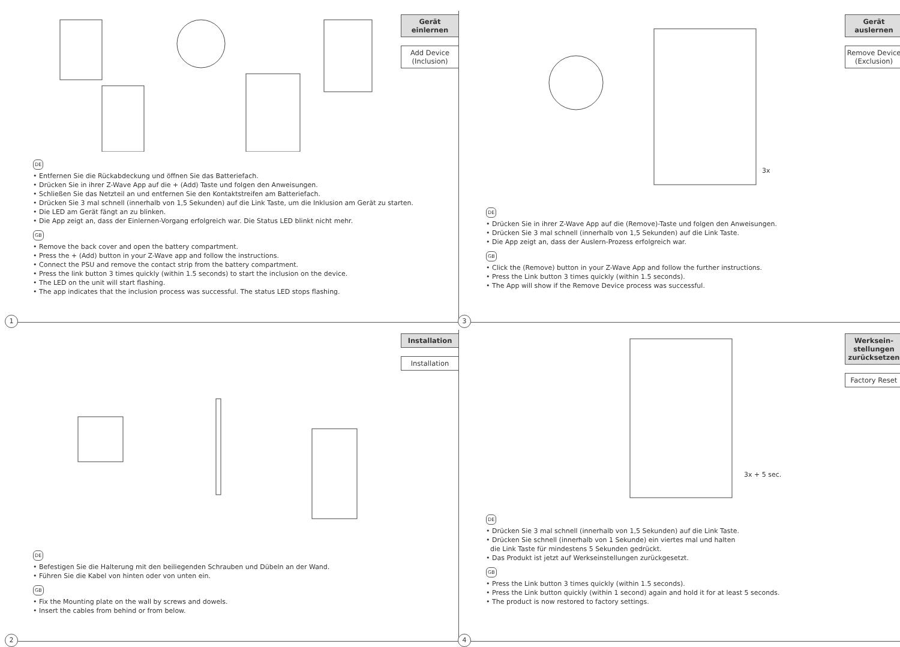Gerät einlernen
Add Device (Inclusion)
DE
• Entfernen Sie die Rückabdeckung und öffnen Sie das Batteriefach.
• Drücken Sie in ihrer Z-Wave App auf die + (Add) Taste und folgen den Anweisungen.
• Schließen Sie das Netzteil an und entfernen Sie den Kontaktstreifen am Batteriefach.
• Drücken Sie 3 mal schnell (innerhalb von 1,5 Sekunden) auf die Link Taste, um die Inklusion am Gerät zu starten.
• Die LED am Gerät fängt an zu blinken.
• Die App zeigt an, dass der Einlernen-Vorgang erfolgreich war. Die Status LED blinkt nicht mehr.
GB
• Remove the back cover and open the battery compartment.
• Press the + (Add) button in your Z-Wave app and follow the instructions.
• Connect the PSU and remove the contact strip from the battery compartment.
• Press the link button 3 times quickly (within 1.5 seconds) to start the inclusion on the device.
• The LED on the unit will start flashing.
• The app indicates that the inclusion process was successful. The status LED stops flashing.
1
Gerät auslernen
Remove Device (Exclusion)
3x
DE
• Drücken Sie in ihrer Z-Wave App auf die (Remove)-Taste und folgen den Anweisungen.
• Drücken Sie 3 mal schnell (innerhalb von 1,5 Sekunden) auf die Link Taste.
• Die App zeigt an, dass der Auslern-Prozess erfolgreich war.
GB
• Click the (Remove) button in your Z-Wave App and follow the further instructions.
• Press the Link button 3 times quickly (within 1.5 seconds).
• The App will show if the Remove Device process was successful.
3
Installation
Installation
DE
• Befestigen Sie die Halterung mit den beiliegenden Schrauben und Dübeln an der Wand.
• Führen Sie die Kabel von hinten oder von unten ein.
GB
• Fix the Mounting plate on the wall by screws and dowels.
• Insert the cables from behind or from below.
2
Werksein-stellungen zurücksetzen
Factory Reset
3x + 5 sec.
DE
• Drücken Sie 3 mal schnell (innerhalb von 1,5 Sekunden) auf die Link Taste.
• Drücken Sie schnell (innerhalb von 1 Sekunde) ein viertes mal und halten
die Link Taste für mindestens 5 Sekunden gedrückt.
• Das Produkt ist jetzt auf Werkseinstellungen zurückgesetzt.
GB
• Press the Link button 3 times quickly (within 1.5 seconds).
• Press the Link button quickly (within 1 second) again and hold it for at least 5 seconds.
• The product is now restored to factory settings.
4